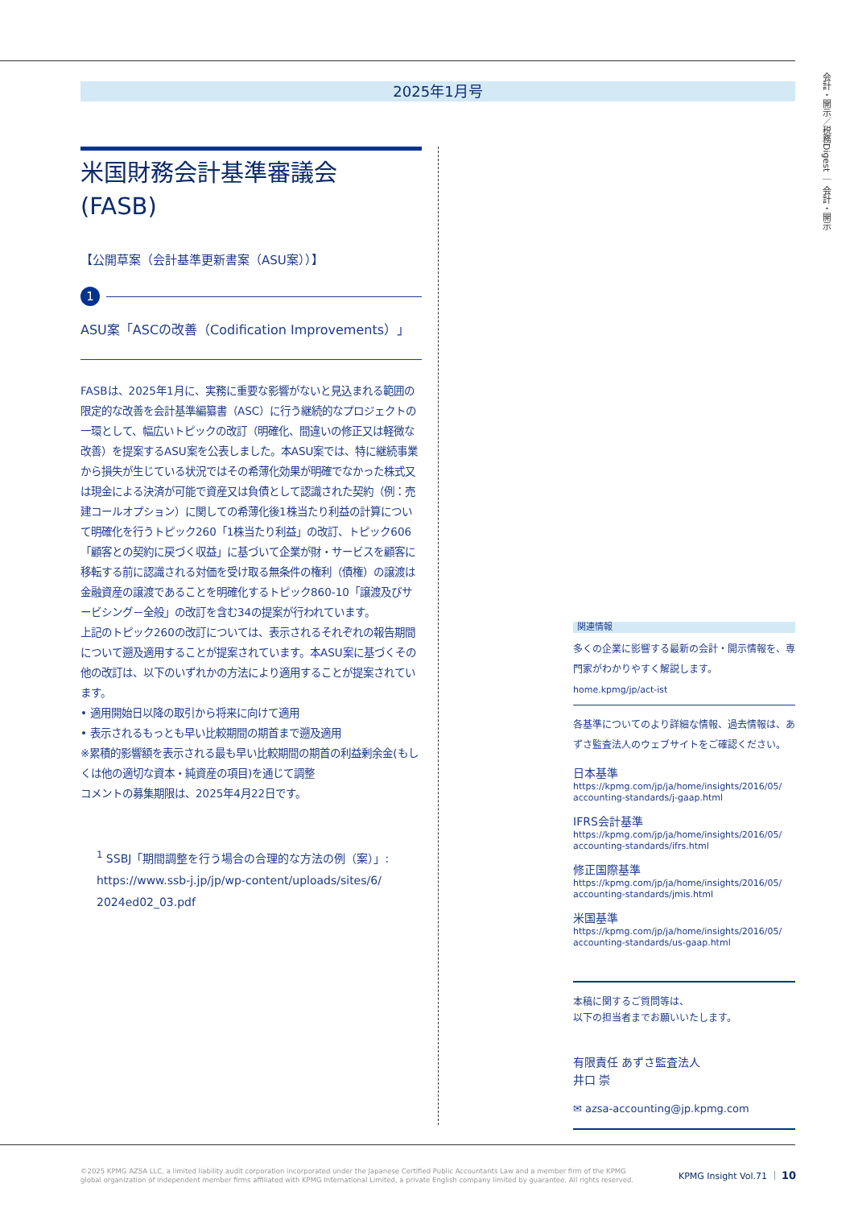2025年1月号
会計・開示／税務Digest ｜ 会計・開示
米国財務会計基準審議会
(FASB)
【公開草案（会計基準更新書案（ASU案））】
1
ASU案「ASCの改善（Codification Improvements）」
FASBは、2025年1月に、実務に重要な影響がないと見込まれる範囲の限定的な改善を会計基準編纂書（ASC）に行う継続的なプロジェクトの一環として、幅広いトピックの改訂（明確化、間違いの修正又は軽微な改善）を提案するASU案を公表しました。本ASU案では、特に継続事業から損失が生じている状況ではその希薄化効果が明確でなかった株式又は現金による決済が可能で資産又は負債として認識された契約（例：売建コールオプション）に関しての希薄化後1株当たり利益の計算について明確化を行うトピック260「1株当たり利益」の改訂、トピック606「顧客との契約に戻づく収益」に基づいて企業が財・サービスを顧客に移転する前に認識される対価を受け取る無条件の権利（債権）の譲渡は金融資産の譲渡であることを明確化するトピック860-10「譲渡及びサービシング－全般」の改訂を含む34の提案が行われています。
上記のトピック260の改訂については、表示されるそれぞれの報告期間について遡及適用することが提案されています。本ASU案に基づくその他の改訂は、以下のいずれかの方法により適用することが提案されています。
• 適用開始日以降の取引から将来に向けて適用
• 表示されるもっとも早い比較期間の期首まで遡及適用
※累積的影響額を表示される最も早い比較期間の期首の利益剰余金(もしくは他の適切な資本・純資産の項目)を通じて調整
コメントの募集期限は、2025年4月22日です。
<sup>1</sup> SSBJ「期間調整を行う場合の合理的な方法の例（案）」:
https://www.ssb-j.jp/jp/wp-content/uploads/sites/6/
2024ed02_03.pdf
関連情報
多くの企業に影響する最新の会計・開示情報を、専門家がわかりやすく解説します。
home.kpmg/jp/act-ist
各基準についてのより詳細な情報、過去情報は、あずさ監査法人のウェブサイトをご確認ください。
日本基準
https://kpmg.com/jp/ja/home/insights/2016/05/
accounting-standards/j-gaap.html
IFRS会計基準
https://kpmg.com/jp/ja/home/insights/2016/05/
accounting-standards/ifrs.html
修正国際基準
https://kpmg.com/jp/ja/home/insights/2016/05/
accounting-standards/jmis.html
米国基準
https://kpmg.com/jp/ja/home/insights/2016/05/
accounting-standards/us-gaap.html
本稿に関するご質問等は、
以下の担当者までお願いいたします。
有限責任 あずさ監査法人
井口 崇
✉ azsa-accounting@jp.kpmg.com
©2025 KPMG AZSA LLC, a limited liability audit corporation incorporated under the Japanese Certified Public Accountants Law and a member firm of the KPMG global organization of independent member firms affiliated with KPMG International Limited, a private English company limited by guarantee. All rights reserved.
KPMG Insight Vol.71 ｜ 10